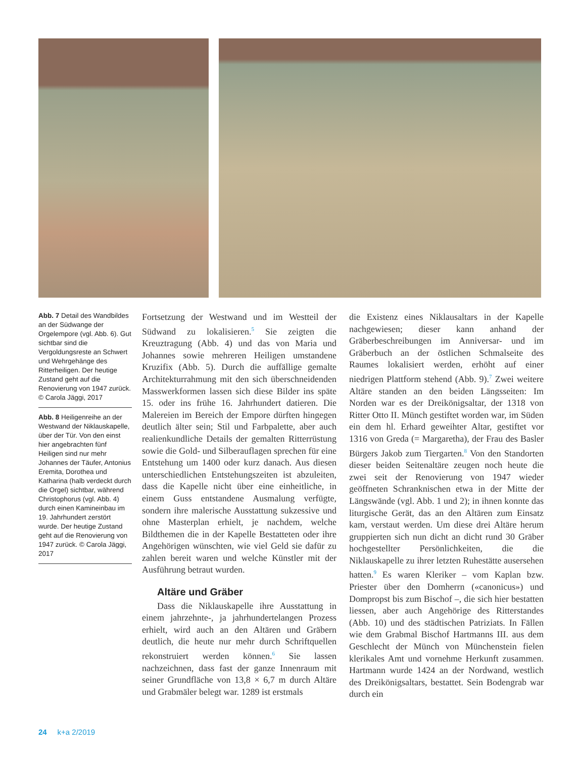Abb. 7 Detail des Wandbildes an der Südwange der Orgelempore (vgl. Abb. 6). Gut sichtbar sind die Vergoldungsreste an Schwert und Wehrgehänge des Ritterheiligen. Der heutige Zustand geht auf die Renovierung von 1947 zurück. © Carola Jäggi, 2017
Abb. 8 Heiligenreihe an der Westwand der Niklauskapelle, über der Tür. Von den einst hier angebrachten fünf Heiligen sind nur mehr Johannes der Täufer, Antonius Eremita, Dorothea und Katharina (halb verdeckt durch die Orgel) sichtbar, während Christophorus (vgl. Abb. 4) durch einen Kamineinbau im 19. Jahrhundert zerstört wurde. Der heutige Zustand geht auf die Renovierung von 1947 zurück. © Carola Jäggi, 2017
Fortsetzung der Westwand und im Westteil der Südwand zu lokalisieren.<sup>5</sup> Sie zeigten die Kreuztragung (Abb. 4) und das von Maria und Johannes sowie mehreren Heiligen umstandene Kruzifix (Abb. 5). Durch die auffällige gemalte Architekturrahmung mit den sich überschneidenden Masswerkformen lassen sich diese Bilder ins späte 15. oder ins frühe 16. Jahrhundert datieren. Die Malereien im Bereich der Empore dürften hingegen deutlich älter sein; Stil und Farbpalette, aber auch realienkundliche Details der gemalten Ritterrüstung sowie die Gold- und Silberauflagen sprechen für eine Entstehung um 1400 oder kurz danach. Aus diesen unterschiedlichen Entstehungszeiten ist abzuleiten, dass die Kapelle nicht über eine einheitliche, in einem Guss entstandene Ausmalung verfügte, sondern ihre malerische Ausstattung sukzessive und ohne Masterplan erhielt, je nachdem, welche Bildthemen die in der Kapelle Bestatteten oder ihre Angehörigen wünschten, wie viel Geld sie dafür zu zahlen bereit waren und welche Künstler mit der Ausführung betraut wurden.
Altäre und Gräber
Dass die Niklauskapelle ihre Ausstattung in einem jahrzehnte-, ja jahrhundertelangen Prozess erhielt, wird auch an den Altären und Gräbern deutlich, die heute nur mehr durch Schriftquellen rekonstruiert werden können.<sup>6</sup> Sie lassen nachzeichnen, dass fast der ganze Innenraum mit seiner Grundfläche von 13,8 × 6,7 m durch Altäre und Grabmäler belegt war. 1289 ist erstmals
die Existenz eines Niklausaltars in der Kapelle nachgewiesen; dieser kann anhand der Gräberbeschreibungen im Anniversar- und im Gräberbuch an der östlichen Schmalseite des Raumes lokalisiert werden, erhöht auf einer niedrigen Plattform stehend (Abb. 9).<sup>7</sup> Zwei weitere Altäre standen an den beiden Längsseiten: Im Norden war es der Dreikönigsaltar, der 1318 von Ritter Otto II. Münch gestiftet worden war, im Süden ein dem hl. Erhard geweihter Altar, gestiftet vor 1316 von Greda (= Margaretha), der Frau des Basler Bürgers Jakob zum Tiergarten.<sup>8</sup> Von den Standorten dieser beiden Seitenaltäre zeugen noch heute die zwei seit der Renovierung von 1947 wieder geöffneten Schranknischen etwa in der Mitte der Längswände (vgl. Abb. 1 und 2); in ihnen konnte das liturgische Gerät, das an den Altären zum Einsatz kam, verstaut werden. Um diese drei Altäre herum gruppierten sich nun dicht an dicht rund 30 Gräber hochgestellter Persönlichkeiten, die die Niklauskapelle zu ihrer letzten Ruhestätte ausersehen hatten.<sup>9</sup> Es waren Kleriker – vom Kaplan bzw. Priester über den Domherrn («canonicus») und Dompropst bis zum Bischof –, die sich hier bestatten liessen, aber auch Angehörige des Ritterstandes (Abb. 10) und des städtischen Patriziats. In Fällen wie dem Grabmal Bischof Hartmanns III. aus dem Geschlecht der Münch von Münchenstein fielen klerikales Amt und vornehme Herkunft zusammen. Hartmann wurde 1424 an der Nordwand, westlich des Dreikönigsaltars, bestattet. Sein Bodengrab war durch ein
24 k+a 2/2019